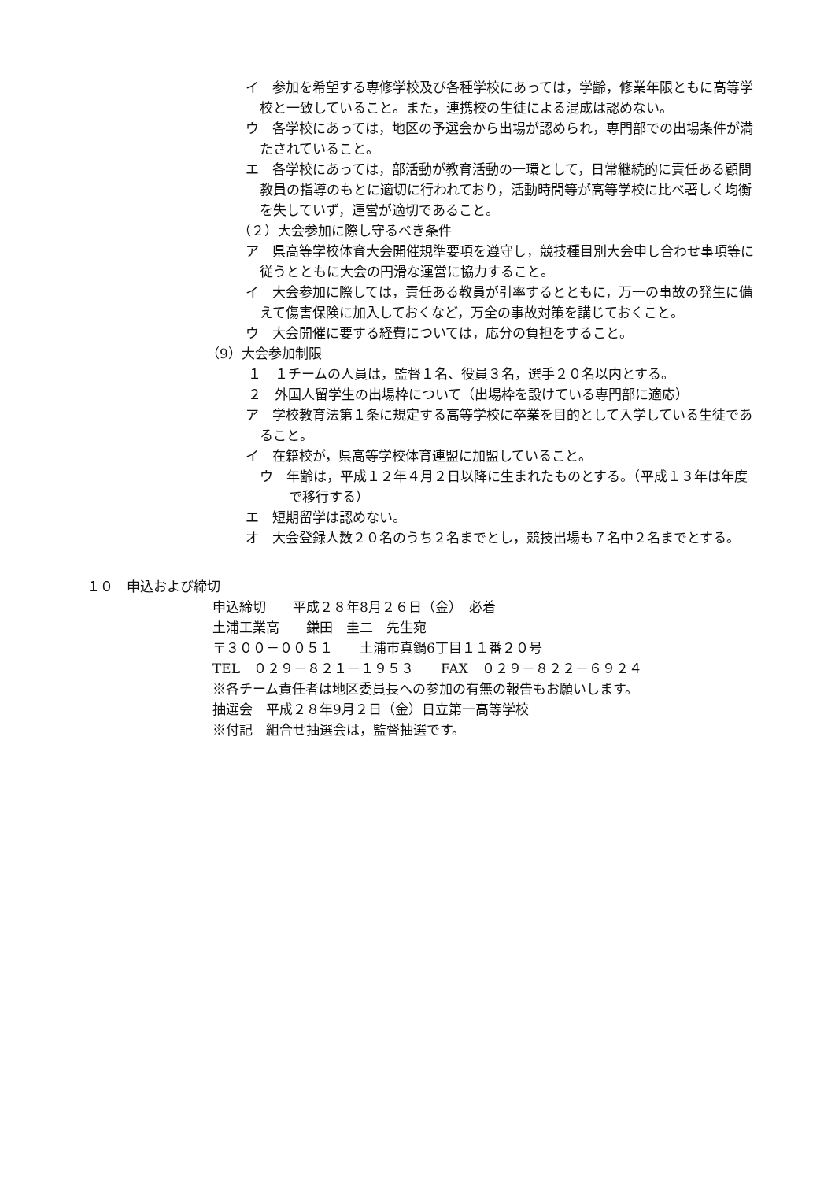イ　参加を希望する専修学校及び各種学校にあっては，学齢，修業年限ともに高等学校と一致していること。また，連携校の生徒による混成は認めない。
ウ　各学校にあっては，地区の予選会から出場が認められ，専門部での出場条件が満たされていること。
エ　各学校にあっては，部活動が教育活動の一環として，日常継続的に責任ある顧問教員の指導のもとに適切に行われており，活動時間等が高等学校に比べ著しく均衡を失していず，運営が適切であること。
（２）大会参加に際し守るべき条件
ア　県高等学校体育大会開催規準要項を遵守し，競技種目別大会申し合わせ事項等に従うとともに大会の円滑な運営に協力すること。
イ　大会参加に際しては，責任ある教員が引率するとともに，万一の事故の発生に備えて傷害保険に加入しておくなど，万全の事故対策を講じておくこと。
ウ　大会開催に要する経費については，応分の負担をすること。
（9）大会参加制限
１　１チームの人員は，監督１名、役員３名，選手２０名以内とする。
２　外国人留学生の出場枠について（出場枠を設けている専門部に適応）
ア　学校教育法第１条に規定する高等学校に卒業を目的として入学している生徒であること。
イ　在籍校が，県高等学校体育連盟に加盟していること。
ウ　年齢は，平成１２年４月２日以降に生まれたものとする。（平成１３年は年度で移行する）
エ　短期留学は認めない。
オ　大会登録人数２０名のうち２名までとし，競技出場も７名中２名までとする。
１０　申込および締切
申込締切　　平成２８年8月２６日（金）　必着
土浦工業高　　鎌田　圭二　先生宛
〒３００－００５１　　土浦市真鍋6丁目１１番２０号
TEL　０２９－８２１－１９５３　　FAX　０２９－８２２－６９２４
※各チーム責任者は地区委員長への参加の有無の報告もお願いします。
抽選会　平成２８年9月２日（金）日立第一高等学校
※付記　組合せ抽選会は，監督抽選です。